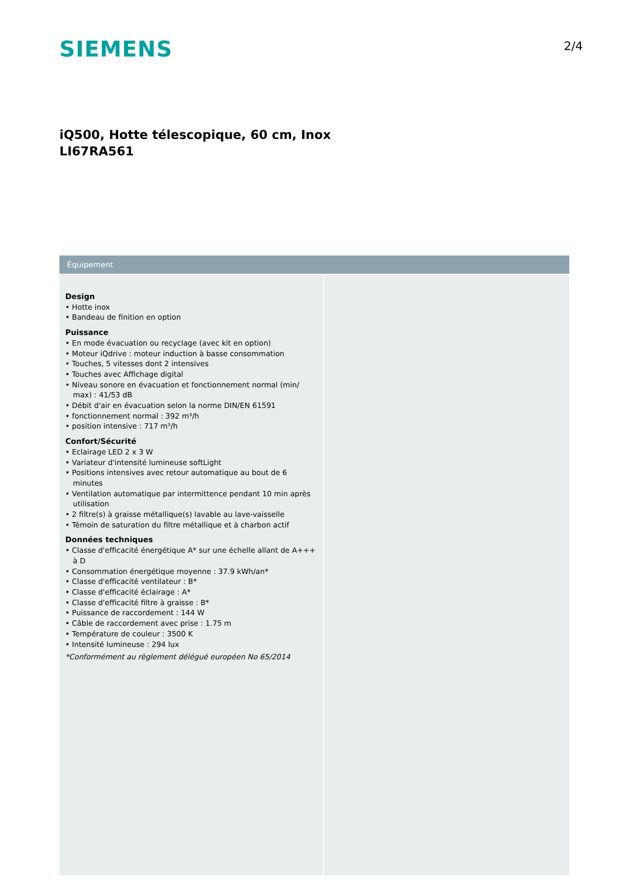SIEMENS
2/4
iQ500, Hotte télescopique, 60 cm, Inox
LI67RA561
Équipement
Design
• Hotte inox
• Bandeau de finition en option
Puissance
• En mode évacuation ou recyclage (avec kit en option)
• Moteur iQdrive : moteur induction à basse consommation
• Touches, 5 vitesses dont 2 intensives
• Touches avec Affichage digital
• Niveau sonore en évacuation et fonctionnement normal (min/ max) : 41/53 dB
• Débit d'air en évacuation selon la norme DIN/EN 61591
• fonctionnement normal : 392 m³/h
• position intensive : 717 m³/h
Confort/Sécurité
• Eclairage LED 2 x 3 W
• Variateur d'intensité lumineuse softLight
• Positions intensives avec retour automatique au bout de 6 minutes
• Ventilation automatique par intermittence pendant 10 min après utilisation
• 2 filtre(s) à graisse métallique(s) lavable au lave-vaisselle
• Témoin de saturation du filtre métallique et à charbon actif
Données techniques
• Classe d'efficacité énergétique A* sur une échelle allant de A+++ à D
• Consommation énergétique moyenne : 37.9 kWh/an*
• Classe d'efficacité ventilateur : B*
• Classe d'efficacité éclairage : A*
• Classe d'efficacité filtre à graisse : B*
• Puissance de raccordement : 144 W
• Câble de raccordement avec prise : 1.75 m
• Température de couleur : 3500 K
• Intensité lumineuse : 294 lux
*Conformément au règlement délégué européen No 65/2014